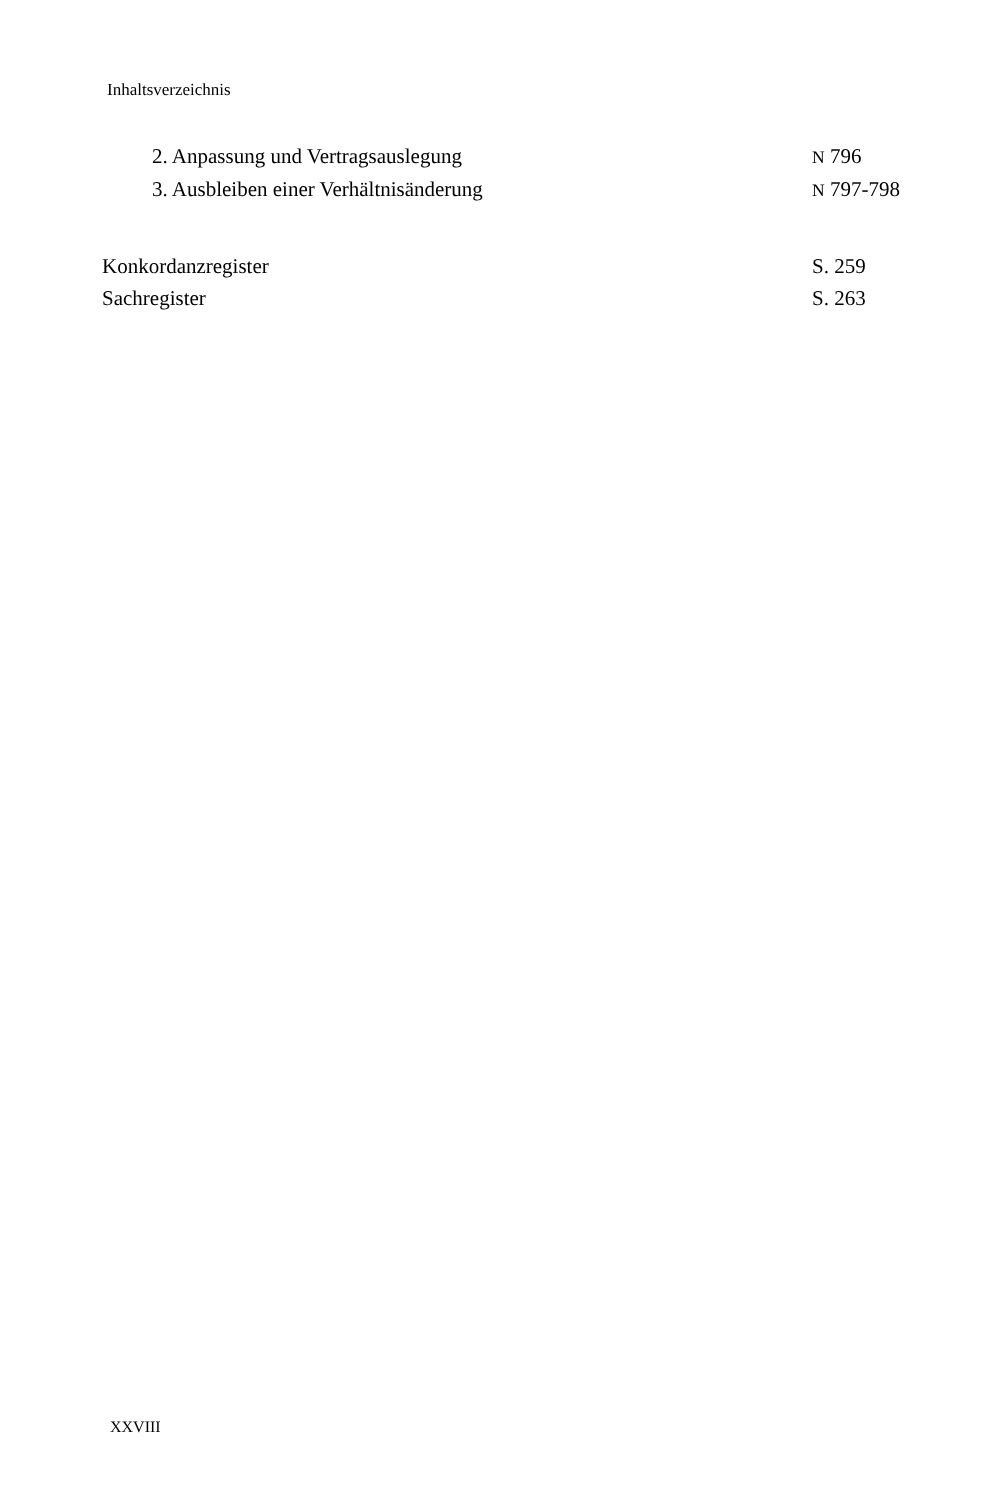Inhaltsverzeichnis
2. Anpassung und Vertragsauslegung N 796
3. Ausbleiben einer Verhältnisänderung N 797-798
Konkordanzregister S. 259
Sachregister S. 263
XXVIII